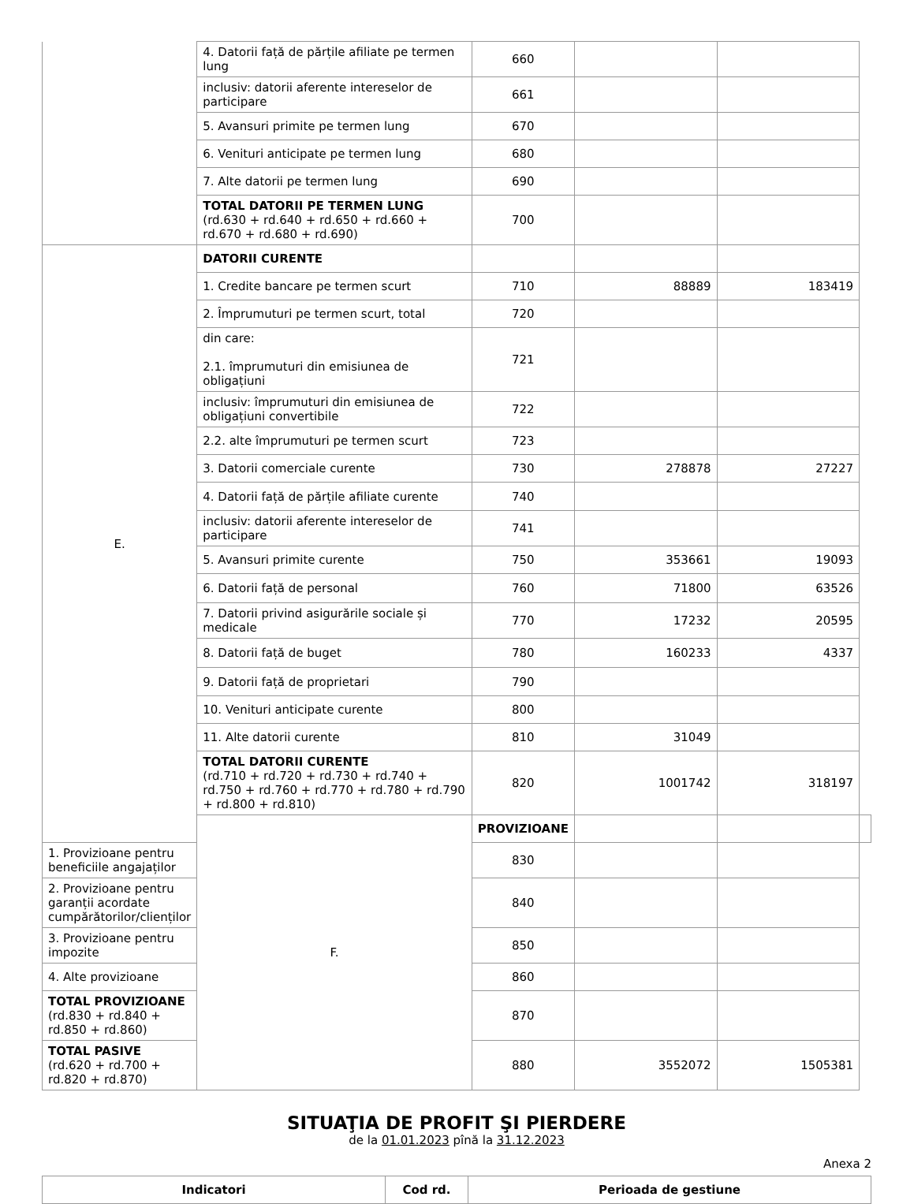| | 4. Datorii față de părțile afiliate pe termen lung | 660 | | | |
| | inclusiv: datorii aferente intereselor de participare | 661 | | | |
| | 5. Avansuri primite pe termen lung | 670 | | | |
| | 6. Venituri anticipate pe termen lung | 680 | | | |
| | 7. Alte datorii pe termen lung | 690 | | | |
| | TOTAL DATORII PE TERMEN LUNG (rd.630 + rd.640 + rd.650 + rd.660 + rd.670 + rd.680 + rd.690) | 700 | | | |
| E. | DATORII CURENTE | | | | |
| | 1. Credite bancare pe termen scurt | 710 | 88889 | 183419 | |
| | 2. Împrumuturi pe termen scurt, total | 720 | | | |
| | din care: 2.1. împrumuturi din emisiunea de obligațiuni | 721 | | | |
| | inclusiv: împrumuturi din emisiunea de obligațiuni convertibile | 722 | | | |
| | 2.2. alte împrumuturi pe termen scurt | 723 | | | |
| | 3. Datorii comerciale curente | 730 | 278878 | 27227 | |
| | 4. Datorii față de părțile afiliate curente | 740 | | | |
| | inclusiv: datorii aferente intereselor de participare | 741 | | | |
| | 5. Avansuri primite curente | 750 | 353661 | 19093 | |
| | 6. Datorii față de personal | 760 | 71800 | 63526 | |
| | 7. Datorii privind asigurările sociale și medicale | 770 | 17232 | 20595 | |
| | 8. Datorii față de buget | 780 | 160233 | 4337 | |
| | 9. Datorii față de proprietari | 790 | | | |
| | 10. Venituri anticipate curente | 800 | | | |
| | 11. Alte datorii curente | 810 | 31049 | | |
| | TOTAL DATORII CURENTE (rd.710 + rd.720 + rd.730 + rd.740 + rd.750 + rd.760 + rd.770 + rd.780 + rd.790 + rd.800 + rd.810) | 820 | 1001742 | 318197 | |
| | F. | PROVIZIOANE | | | |
| 1. Provizioane pentru beneficiile angajaților | | 830 | | | |
| 2. Provizioane pentru garanții acordate cumpărătorilor/clienților | | 840 | | | |
| 3. Provizioane pentru impozite | | 850 | | | |
| 4. Alte provizioane | | 860 | | | |
| TOTAL PROVIZIOANE (rd.830 + rd.840 + rd.850 + rd.860) | | 870 | | | |
| TOTAL PASIVE (rd.620 + rd.700 + rd.820 + rd.870) | | 880 | 3552072 | 1505381 | |
SITUAŢIA DE PROFIT ŞI PIERDERE
de la 01.01.2023 pînă la 31.12.2023
Anexa 2
| Indicatori | Cod rd. | Perioada de gestiune |
| --- | --- | --- |